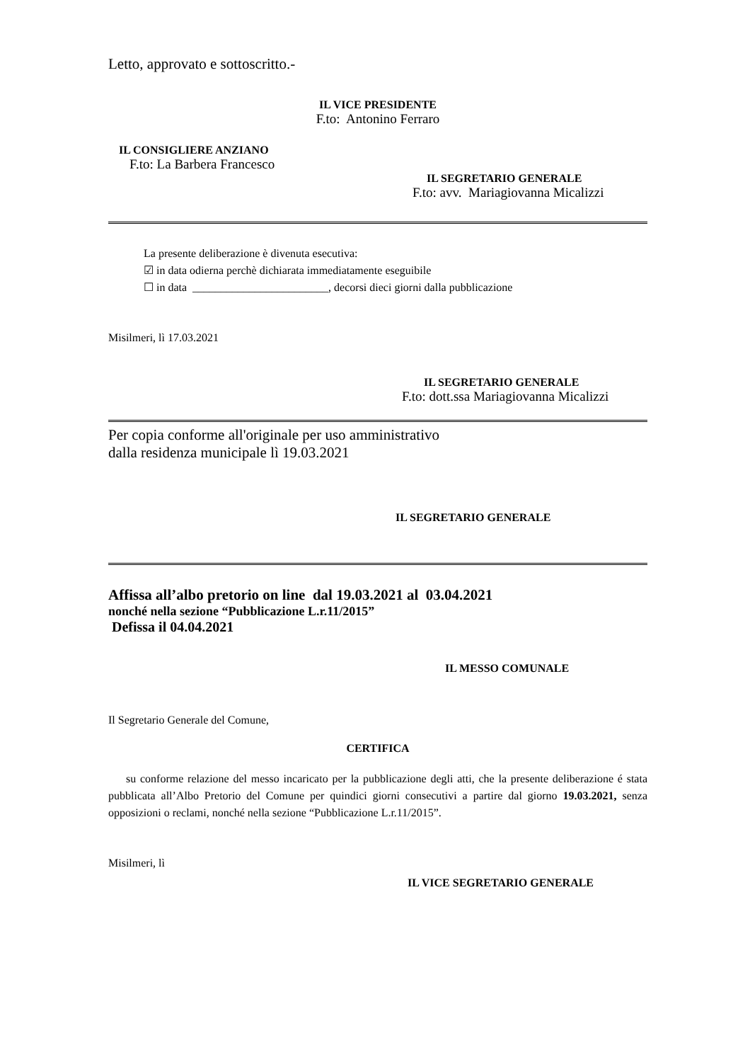Letto, approvato e sottoscritto.-
IL VICE PRESIDENTE
F.to: Antonino Ferraro
IL CONSIGLIERE ANZIANO
F.to: La Barbera Francesco
IL SEGRETARIO GENERALE
F.to: avv. Mariagiovanna Micalizzi
La presente deliberazione è divenuta esecutiva:
☑ in data odierna perchè dichiarata immediatamente eseguibile
☐ in data ________________________, decorsi dieci giorni dalla pubblicazione
Misilmeri, lì 17.03.2021
IL SEGRETARIO GENERALE
F.to: dott.ssa Mariagiovanna Micalizzi
Per copia conforme all'originale per uso amministrativo
dalla residenza municipale lì 19.03.2021
IL SEGRETARIO GENERALE
Affissa all’albo pretorio on line dal 19.03.2021 al 03.04.2021
nonché nella sezione “Pubblicazione L.r.11/2015”
Defissa il 04.04.2021
IL MESSO COMUNALE
Il Segretario Generale del Comune,
CERTIFICA
su conforme relazione del messo incaricato per la pubblicazione degli atti, che la presente deliberazione é stata pubblicata all’Albo Pretorio del Comune per quindici giorni consecutivi a partire dal giorno 19.03.2021, senza opposizioni o reclami, nonché nella sezione “Pubblicazione L.r.11/2015”.
Misilmeri, lì
IL VICE SEGRETARIO GENERALE